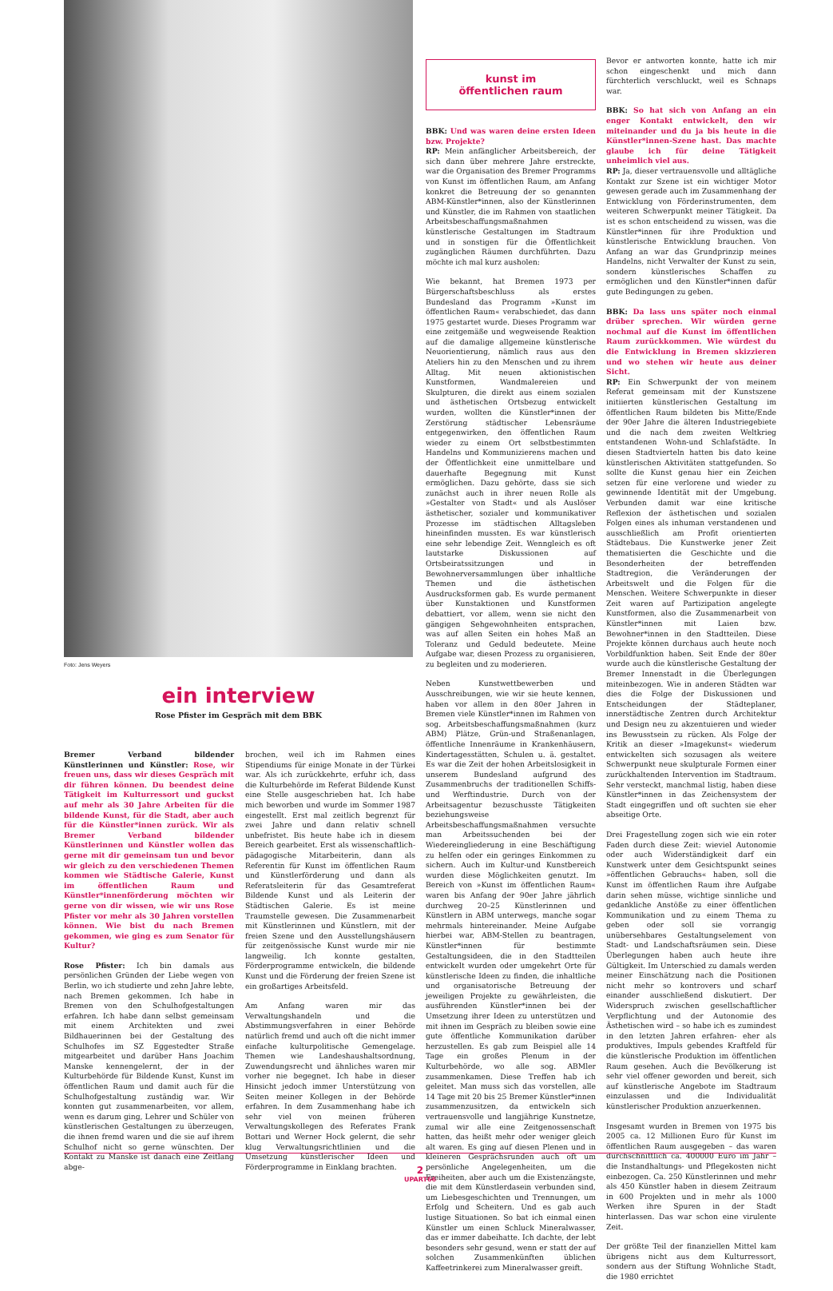Foto: Jens Weyers
ein interview
Rose Pfister im Gespräch mit dem BBK
Bremer Verband bildender Künstlerinnen und Künstler: Rose, wir freuen uns, dass wir dieses Gespräch mit dir führen können. Du beendest deine Tätigkeit im Kulturressort und guckst auf mehr als 30 Jahre Arbeiten für die bildende Kunst, für die Stadt, aber auch für die Künstler*innen zurück. Wir als Bremer Verband bildender Künstlerinnen und Künstler wollen das gerne mit dir gemeinsam tun und bevor wir gleich zu den verschiedenen Themen kommen wie Städtische Galerie, Kunst im öffentlichen Raum und Künstler*innenförderung möchten wir gerne von dir wissen, wie wir uns Rose Pfister vor mehr als 30 Jahren vorstellen können. Wie bist du nach Bremen gekommen, wie ging es zum Senator für Kultur?
Rose Pfister: Ich bin damals aus persönlichen Gründen der Liebe wegen von Berlin, wo ich studierte und zehn Jahre lebte, nach Bremen gekommen. Ich habe in Bremen von den Schulhofgestaltungen erfahren. Ich habe dann selbst gemeinsam mit einem Architekten und zwei Bildhauerinnen bei der Gestaltung des Schulhofes im SZ Eggestedter Straße mitgearbeitet und darüber Hans Joachim Manske kennengelernt, der in der Kulturbehörde für Bildende Kunst, Kunst im öffentlichen Raum und damit auch für die Schulhofgestaltung zuständig war. Wir konnten gut zusammenarbeiten, vor allem, wenn es darum ging, Lehrer und Schüler von künstlerischen Gestaltungen zu überzeugen, die ihnen fremd waren und die sie auf ihrem Schulhof nicht so gerne wünschten. Der Kontakt zu Manske ist danach eine Zeitlang abge-
brochen, weil ich im Rahmen eines Stipendiums für einige Monate in der Türkei war. Als ich zurückkehrte, erfuhr ich, dass die Kulturbehörde im Referat Bildende Kunst eine Stelle ausgeschrieben hat. Ich habe mich beworben und wurde im Sommer 1987 eingestellt. Erst mal zeitlich begrenzt für zwei Jahre und dann relativ schnell unbefristet. Bis heute habe ich in diesem Bereich gearbeitet. Erst als wissenschaftlich-pädagogische Mitarbeiterin, dann als Referentin für Kunst im öffentlichen Raum und Künstlerförderung und dann als Referatsleiterin für das Gesamtreferat Bildende Kunst und als Leiterin der Städtischen Galerie. Es ist meine Traumstelle gewesen. Die Zusammenarbeit mit Künstlerinnen und Künstlern, mit der freien Szene und den Ausstellungshäusern für zeitgenössische Kunst wurde mir nie langweilig. Ich konnte gestalten, Förderprogramme entwickeln, die bildende Kunst und die Förderung der freien Szene ist ein großartiges Arbeitsfeld.
Am Anfang waren mir das Verwaltungshandeln und die Abstimmungsverfahren in einer Behörde natürlich fremd und auch oft die nicht immer einfache kulturpolitische Gemengelage. Themen wie Landeshaushaltsordnung, Zuwendungsrecht und ähnliches waren mir vorher nie begegnet. Ich habe in dieser Hinsicht jedoch immer Unterstützung von Seiten meiner Kollegen in der Behörde erfahren. In dem Zusammenhang habe ich sehr viel von meinen früheren Verwaltungskollegen des Referates Frank Bottari und Werner Hock gelernt, die sehr klug Verwaltungsrichtlinien und die Umsetzung künstlerischer Ideen und Förderprogramme in Einklang brachten.
kunst im
öffentlichen raum
BBK: Und was waren deine ersten Ideen bzw. Projekte?
RP: Mein anfänglicher Arbeitsbereich, der sich dann über mehrere Jahre erstreckte, war die Organisation des Bremer Programms von Kunst im öffentlichen Raum, am Anfang konkret die Betreuung der so genannten ABM-Künstler*innen, also der Künstlerinnen und Künstler, die im Rahmen von staatlichen Arbeitsbeschaffungsmaßnahmen künstlerische Gestaltungen im Stadtraum und in sonstigen für die Öffentlichkeit zugänglichen Räumen durchführten. Dazu möchte ich mal kurz ausholen:
Wie bekannt, hat Bremen 1973 per Bürgerschaftsbeschluss als erstes Bundesland das Programm »Kunst im öffentlichen Raum« verabschiedet, das dann 1975 gestartet wurde. Dieses Programm war eine zeitgemäße und wegweisende Reaktion auf die damalige allgemeine künstlerische Neuorientierung, nämlich raus aus den Ateliers hin zu den Menschen und zu ihrem Alltag. Mit neuen aktionistischen Kunstformen, Wandmalereien und Skulpturen, die direkt aus einem sozialen und ästhetischen Ortsbezug entwickelt wurden, wollten die Künstler*innen der Zerstörung städtischer Lebensräume entgegenwirken, den öffentlichen Raum wieder zu einem Ort selbstbestimmten Handelns und Kommunizierens machen und der Öffentlichkeit eine unmittelbare und dauerhafte Begegnung mit Kunst ermöglichen. Dazu gehörte, dass sie sich zunächst auch in ihrer neuen Rolle als »Gestalter von Stadt« und als Auslöser ästhetischer, sozialer und kommunikativer Prozesse im städtischen Alltagsleben hineinfinden mussten. Es war künstlerisch eine sehr lebendige Zeit. Wenngleich es oft lautstarke Diskussionen auf Ortsbeiratssitzungen und in Bewohnerversammlungen über inhaltliche Themen und die ästhetischen Ausdrucksformen gab. Es wurde permanent über Kunstaktionen und Kunstformen debattiert, vor allem, wenn sie nicht den gängigen Sehgewohnheiten entsprachen, was auf allen Seiten ein hohes Maß an Toleranz und Geduld bedeutete. Meine Aufgabe war, diesen Prozess zu organisieren, zu begleiten und zu moderieren.
Neben Kunstwettbewerben und Ausschreibungen, wie wir sie heute kennen, haben vor allem in den 80er Jahren in Bremen viele Künstler*innen im Rahmen von sog. Arbeitsbeschaffungsmaßnahmen (kurz ABM) Plätze, Grün-und Straßenanlagen, öffentliche Innenräume in Krankenhäusern, Kindertagesstätten, Schulen u. ä. gestaltet. Es war die Zeit der hohen Arbeitslosigkeit in unserem Bundesland aufgrund des Zusammenbruchs der traditionellen Schiffs- und Werftindustrie. Durch von der Arbeitsagentur bezuschusste Tätigkeiten beziehungsweise Arbeitsbeschaffungsmaßnahmen versuchte man Arbeitssuchenden bei der Wiedereingliederung in eine Beschäftigung zu helfen oder ein geringes Einkommen zu sichern. Auch im Kultur-und Kunstbereich wurden diese Möglichkeiten genutzt. Im Bereich von »Kunst im öffentlichen Raum« waren bis Anfang der 90er Jahre jährlich durchweg 20–25 Künstlerinnen und Künstlern in ABM unterwegs, manche sogar mehrmals hintereinander. Meine Aufgabe hierbei war, ABM-Stellen zu beantragen, Künstler*innen für bestimmte Gestaltungsideen, die in den Stadtteilen entwickelt wurden oder umgekehrt Orte für künstlerische Ideen zu finden, die inhaltliche und organisatorische Betreuung der jeweiligen Projekte zu gewährleisten, die ausführenden Künstler*innen bei der Umsetzung ihrer Ideen zu unterstützen und mit ihnen im Gespräch zu bleiben sowie eine gute öffentliche Kommunikation darüber herzustellen. Es gab zum Beispiel alle 14 Tage ein großes Plenum in der Kulturbehörde, wo alle sog. ABMler zusammenkamen. Diese Treffen hab ich geleitet. Man muss sich das vorstellen, alle 14 Tage mit 20 bis 25 Bremer Künstler*innen zusammenzusitzen, da entwickeln sich vertrauensvolle und langjährige Kunstnetze, zumal wir alle eine Zeitgenossenschaft hatten, das heißt mehr oder weniger gleich alt waren. Es ging auf diesen Plenen und in kleineren Gesprächsrunden auch oft um persönliche Angelegenheiten, um die Freiheiten, aber auch um die Existenzängste, die mit dem Künstlerdasein verbunden sind, um Liebesgeschichten und Trennungen, um Erfolg und Scheitern. Und es gab auch lustige Situationen. So bat ich einmal einen Künstler um einen Schluck Mineralwasser, das er immer dabeihatte. Ich dachte, der lebt besonders sehr gesund, wenn er statt der auf solchen Zusammenkünften üblichen Kaffeetrinkerei zum Mineralwasser greift.
Bevor er antworten konnte, hatte ich mir schon eingeschenkt und mich dann fürchterlich verschluckt, weil es Schnaps war.
BBK: So hat sich von Anfang an ein enger Kontakt entwickelt, den wir miteinander und du ja bis heute in die Künstler*innen-Szene hast. Das machte glaube ich für deine Tätigkeit unheimlich viel aus.
RP: Ja, dieser vertrauensvolle und alltägliche Kontakt zur Szene ist ein wichtiger Motor gewesen gerade auch im Zusammenhang der Entwicklung von Förderinstrumenten, dem weiteren Schwerpunkt meiner Tätigkeit. Da ist es schon entscheidend zu wissen, was die Künstler*innen für ihre Produktion und künstlerische Entwicklung brauchen. Von Anfang an war das Grundprinzip meines Handelns, nicht Verwalter der Kunst zu sein, sondern künstlerisches Schaffen zu ermöglichen und den Künstler*innen dafür gute Bedingungen zu geben.
BBK: Da lass uns später noch einmal drüber sprechen. Wir würden gerne nochmal auf die Kunst im öffentlichen Raum zurückkommen. Wie würdest du die Entwicklung in Bremen skizzieren und wo stehen wir heute aus deiner Sicht.
RP: Ein Schwerpunkt der von meinem Referat gemeinsam mit der Kunstszene initiierten künstlerischen Gestaltung im öffentlichen Raum bildeten bis Mitte/Ende der 90er Jahre die älteren Industriegebiete und die nach dem zweiten Weltkrieg entstandenen Wohn-und Schlafstädte. In diesen Stadtvierteln hatten bis dato keine künstlerischen Aktivitäten stattgefunden. So sollte die Kunst genau hier ein Zeichen setzen für eine verlorene und wieder zu gewinnende Identität mit der Umgebung. Verbunden damit war eine kritische Reflexion der ästhetischen und sozialen Folgen eines als inhuman verstandenen und ausschließlich am Profit orientierten Städtebaus. Die Kunstwerke jener Zeit thematisierten die Geschichte und die Besonderheiten der betreffenden Stadtregion, die Veränderungen der Arbeitswelt und die Folgen für die Menschen. Weitere Schwerpunkte in dieser Zeit waren auf Partizipation angelegte Kunstformen, also die Zusammenarbeit von Künstler*innen mit Laien bzw. Bewohner*innen in den Stadtteilen. Diese Projekte können durchaus auch heute noch Vorbildfunktion haben. Seit Ende der 80er wurde auch die künstlerische Gestaltung der Bremer Innenstadt in die Überlegungen miteinbezogen. Wie in anderen Städten war dies die Folge der Diskussionen und Entscheidungen der Städteplaner, innerstädtische Zentren durch Architektur und Design neu zu akzentuieren und wieder ins Bewusstsein zu rücken. Als Folge der Kritik an dieser »Imagekunst« wiederum entwickelten sich sozusagen als weitere Schwerpunkt neue skulpturale Formen einer zurückhaltenden Intervention im Stadtraum. Sehr versteckt, manchmal listig, haben diese Künstler*innen in das Zeichensystem der Stadt eingegriffen und oft suchten sie eher abseitige Orte.
Drei Fragestellung zogen sich wie ein roter Faden durch diese Zeit: wieviel Autonomie oder auch Widerständigkeit darf ein Kunstwerk unter dem Gesichtspunkt seines »öffentlichen Gebrauchs« haben, soll die Kunst im öffentlichen Raum ihre Aufgabe darin sehen müsse, wichtige sinnliche und gedankliche Anstöße zu einer öffentlichen Kommunikation und zu einem Thema zu geben oder soll sie vorrangig unübersehbares Gestaltungselement von Stadt- und Landschaftsräumen sein. Diese Überlegungen haben auch heute ihre Gültigkeit. Im Unterschied zu damals werden meiner Einschätzung nach die Positionen nicht mehr so kontrovers und scharf einander ausschließend diskutiert. Der Widerspruch zwischen gesellschaftlicher Verpflichtung und der Autonomie des Ästhetischen wird – so habe ich es zumindest in den letzten Jahren erfahren- eher als produktives, Impuls gebendes Kraftfeld für die künstlerische Produktion im öffentlichen Raum gesehen. Auch die Bevölkerung ist sehr viel offener geworden und bereit, sich auf künstlerische Angebote im Stadtraum einzulassen und die Individualität künstlerischer Produktion anzuerkennen.
Insgesamt wurden in Bremen von 1975 bis 2005 ca. 12 Millionen Euro für Kunst im öffentlichen Raum ausgegeben – das waren durchschnittlich ca. 400000 Euro im Jahr – die Instandhaltungs- und Pflegekosten nicht einbezogen. Ca. 250 Künstlerinnen und mehr als 450 Künstler haben in diesem Zeitraum in 600 Projekten und in mehr als 1000 Werken ihre Spuren in der Stadt hinterlassen. Das war schon eine virulente Zeit.
Der größte Teil der finanziellen Mittel kam übrigens nicht aus dem Kulturressort, sondern aus der Stiftung Wohnliche Stadt, die 1980 errichtet
2
UPART66